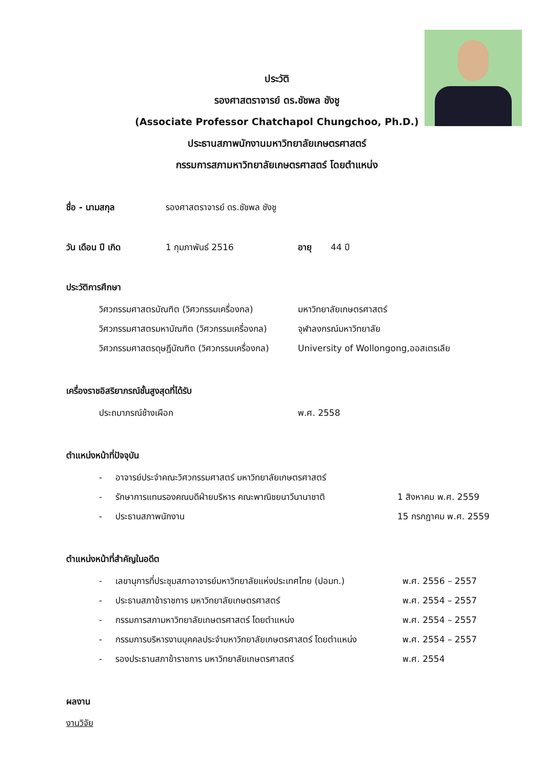ประวัติ
รองศาสตราจารย์ ดร.ชัชพล ชังชู
(Associate Professor Chatchapol Chungchoo, Ph.D.)
ประธานสภาพนักงานมหาวิทยาลัยเกษตรศาสตร์
กรรมการสภามหาวิทยาลัยเกษตรศาสตร์ โดยตำแหน่ง
ชื่อ - นามสกุล รองศาสตราจารย์ ดร.ชัชพล ชังชู
วัน เดือน ปี เกิด 1 กุมภาพันธ์ 2516 อายุ 44 ปี
ประวัติการศึกษา
วิศวกรรมศาสตรบัณฑิต (วิศวกรรมเครื่องกล) มหาวิทยาลัยเกษตรศาสตร์
วิศวกรรมศาสตรมหาบัณฑิต (วิศวกรรมเครื่องกล) จุฬาลงกรณ์มหาวิทยาลัย
วิศวกรรมศาสตรดุษฎีบัณฑิต (วิศวกรรมเครื่องกล) University of Wollongong,ออสเตรเลีย
เครื่องราชอิสริยาภรณ์ชั้นสูงสุดที่ได้รับ
ประถมาภรณ์ช้างเผือก พ.ศ. 2558
ตำแหน่งหน้าที่ปัจจุบัน
- อาจารย์ประจำคณะวิศวกรรมศาสตร์ มหาวิทยาลัยเกษตรศาสตร์
- รักษาการแทนรองคณบดีฝ่ายบริหาร คณะพาณิชยนาวีนานาชาติ 1 สิงหาคม พ.ศ. 2559
- ประธานสภาพนักงาน 15 กรกฎาคม พ.ศ. 2559
ตำแหน่งหน้าที่สำคัญในอดีต
- เลขานุการที่ประชุมสภาอาจารย์มหาวิทยาลัยแห่งประเทศไทย (ปอมท.) พ.ศ. 2556 – 2557
- ประธานสภาข้าราชการ มหาวิทยาลัยเกษตรศาสตร์ พ.ศ. 2554 – 2557
- กรรมการสภามหาวิทยาลัยเกษตรศาสตร์ โดยตำแหน่ง พ.ศ. 2554 – 2557
- กรรมการบริหารงานบุคคลประจำมหาวิทยาลัยเกษตรศาสตร์ โดยตำแหน่ง พ.ศ. 2554 – 2557
- รองประธานสภาข้าราชการ มหาวิทยาลัยเกษตรศาสตร์ พ.ศ. 2554
ผลงาน
งานวิจัย